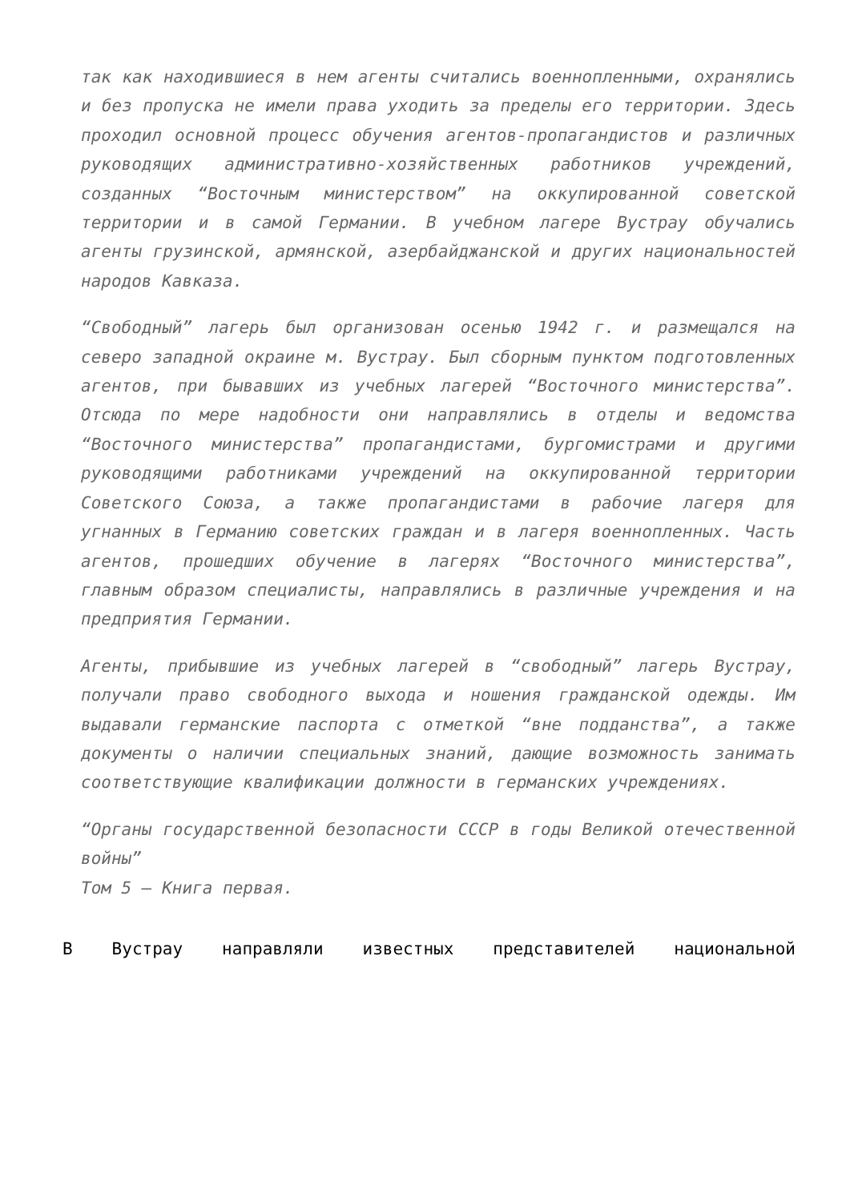так как находившиеся в нем агенты считались военнопленными, охранялись и без пропуска не имели права уходить за пределы его территории. Здесь проходил основной процесс обучения агентов-пропагандистов и различных руководящих административно-хозяйственных работников учреждений, созданных “Восточным министерством” на оккупированной советской территории и в самой Германии. В учебном лагере Вустрау обучались агенты грузинской, армянской, азербайджанской и других национальностей народов Кавказа.
“Свободный” лагерь был организован осенью 1942 г. и размещался на северо западной окраине м. Вустрау. Был сборным пунктом подготовленных агентов, при бывавших из учебных лагерей “Восточного министерства”. Отсюда по мере надобности они направлялись в отделы и ведомства “Восточного министерства” пропагандистами, бургомистрами и другими руководящими работниками учреждений на оккупированной территории Советского Союза, а также пропагандистами в рабочие лагеря для угнанных в Германию советских граждан и в лагеря военнопленных. Часть агентов, прошедших обучение в лагерях “Восточного министерства”, главным образом специалисты, направлялись в различные учреждения и на предприятия Германии.
Агенты, прибывшие из учебных лагерей в “свободный” лагерь Вустрау, получали право свободного выхода и ношения гражданской одежды. Им выдавали германские паспорта с отметкой “вне подданства”, а также документы о наличии специальных знаний, дающие возможность занимать соответствующие квалификации должности в германских учреждениях.
“Органы государственной безопасности СССР в годы Великой отечественной войны”
Том 5 — Книга первая.
В Вустрау направляли известных представителей национальной